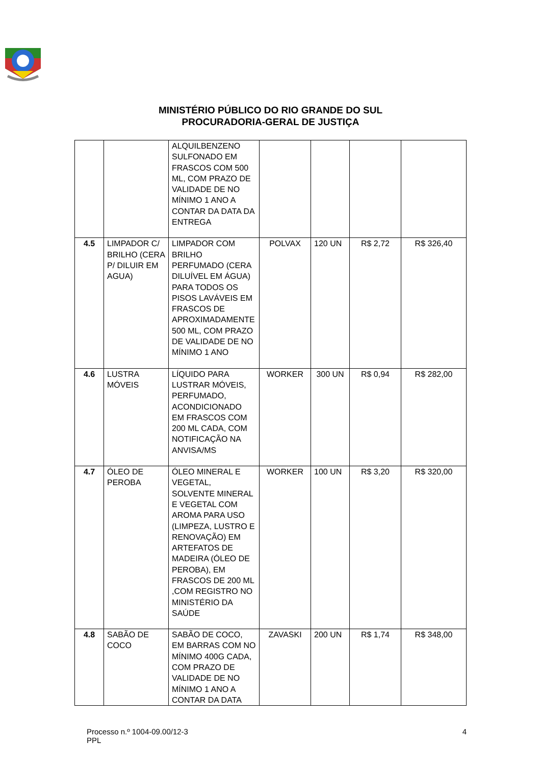MINISTÉRIO PÚBLICO DO RIO GRANDE DO SUL
PROCURADORIA-GERAL DE JUSTIÇA
| | | ALQUILBENZENO SULFONADO EM FRASCOS COM 500 ML, COM PRAZO DE VALIDADE DE NO MÍNIMO 1 ANO A CONTAR DA DATA DA ENTREGA | | | | |
| 4.5 | LIMPADOR C/ BRILHO (CERA P/ DILUIR EM AGUA) | LIMPADOR COM BRILHO PERFUMADO (CERA DILUÍVEL EM ÁGUA) PARA TODOS OS PISOS LAVÁVEIS EM FRASCOS DE APROXIMADAMENTE 500 ML, COM PRAZO DE VALIDADE DE NO MÍNIMO 1 ANO | POLVAX | 120 UN | R$ 2,72 | R$ 326,40 |
| 4.6 | LUSTRA MÓVEIS | LÍQUIDO PARA LUSTRAR MÓVEIS, PERFUMADO, ACONDICIONADO EM FRASCOS COM 200 ML CADA, COM NOTIFICAÇÃO NA ANVISA/MS | WORKER | 300 UN | R$ 0,94 | R$ 282,00 |
| 4.7 | ÓLEO DE PEROBA | ÓLEO MINERAL E VEGETAL, SOLVENTE MINERAL E VEGETAL COM AROMA PARA USO (LIMPEZA, LUSTRO E RENOVAÇÃO) EM ARTEFATOS DE MADEIRA (ÓLEO DE PEROBA), EM FRASCOS DE 200 ML ,COM REGISTRO NO MINISTÉRIO DA SAÚDE | WORKER | 100 UN | R$ 3,20 | R$ 320,00 |
| 4.8 | SABÃO DE COCO | SABÃO DE COCO, EM BARRAS COM NO MÍNIMO 400G CADA, COM PRAZO DE VALIDADE DE NO MÍNIMO 1 ANO A CONTAR DA DATA | ZAVASKI | 200 UN | R$ 1,74 | R$ 348,00 |
Processo n.º 1004-09.00/12-3
PPL
4